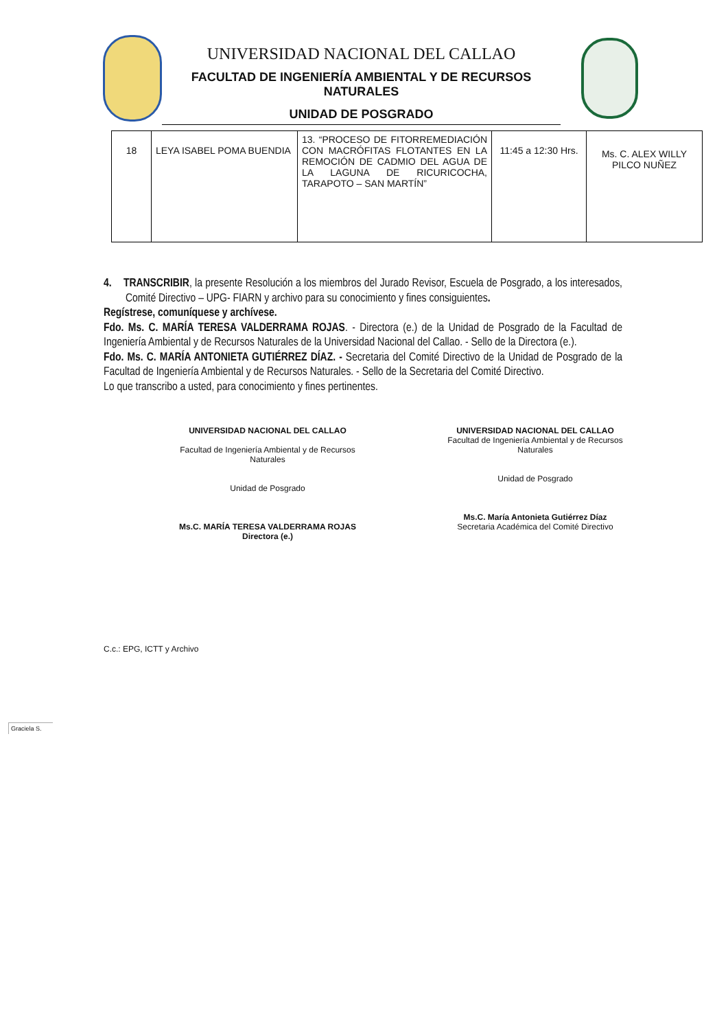UNIVERSIDAD NACIONAL DEL CALLAO
FACULTAD DE INGENIERÍA AMBIENTAL Y DE RECURSOS NATURALES
UNIDAD DE POSGRADO
| 18 | LEYA ISABEL POMA BUENDIA | 13. “PROCESO DE FITORREMEDIACIÓN CON MACRÓFITAS FLOTANTES EN LA REMOCIÓN DE CADMIO DEL AGUA DE LA LAGUNA DE RICURICOCHA, TARAPOTO – SAN MARTÍN” | 11:45 a 12:30 Hrs. | Ms. C. ALEX WILLY PILCO NUÑEZ |
4. TRANSCRIBIR, la presente Resolución a los miembros del Jurado Revisor, Escuela de Posgrado, a los interesados, Comité Directivo – UPG- FIARN y archivo para su conocimiento y fines consiguientes.
Regístrese, comuníquese y archívese.
Fdo. Ms. C. MARÍA TERESA VALDERRAMA ROJAS. - Directora (e.) de la Unidad de Posgrado de la Facultad de Ingeniería Ambiental y de Recursos Naturales de la Universidad Nacional del Callao. - Sello de la Directora (e.).
Fdo. Ms. C. MARÍA ANTONIETA GUTIÉRREZ DÍAZ. - Secretaria del Comité Directivo de la Unidad de Posgrado de la Facultad de Ingeniería Ambiental y de Recursos Naturales. - Sello de la Secretaria del Comité Directivo.
Lo que transcribo a usted, para conocimiento y fines pertinentes.
UNIVERSIDAD NACIONAL DEL CALLAO
Facultad de Ingeniería Ambiental y de Recursos Naturales
Unidad de Posgrado
Ms.C. MARÍA TERESA VALDERRAMA ROJAS
Directora (e.)
UNIVERSIDAD NACIONAL DEL CALLAO
Facultad de Ingeniería Ambiental y de Recursos Naturales
Unidad de Posgrado
Ms.C. María Antonieta Gutiérrez Díaz
Secretaria Académica del Comité Directivo
C.c.: EPG, ICTT y Archivo
Graciela S.